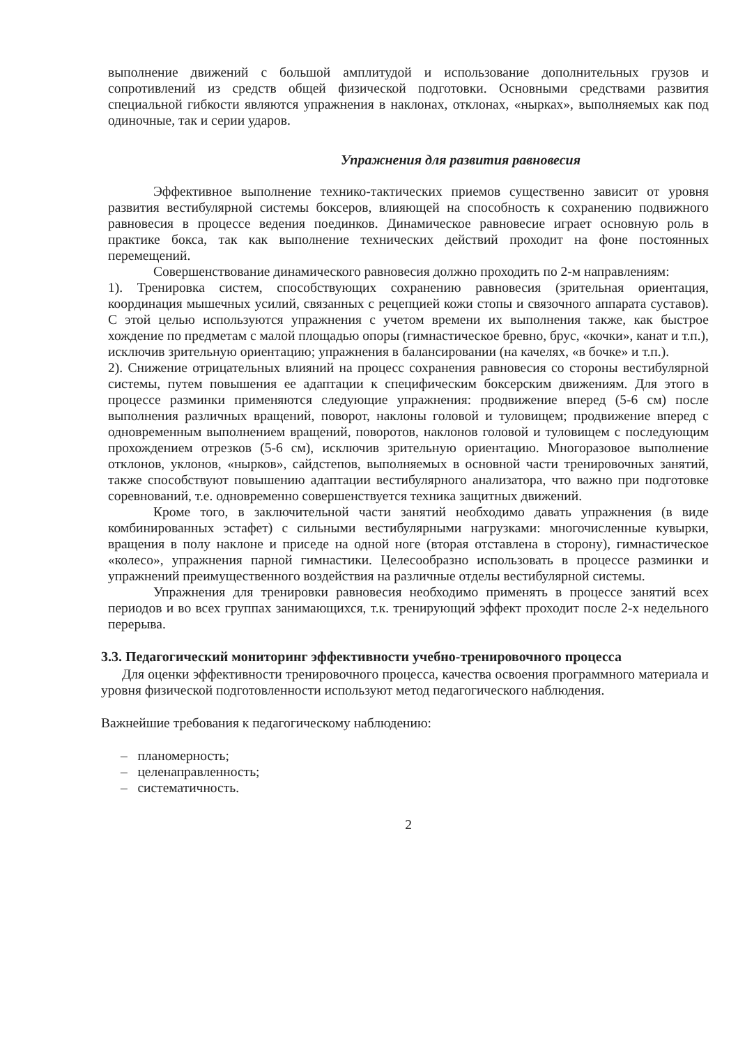выполнение движений с большой амплитудой и использование дополнительных грузов и сопротивлений из средств общей физической подготовки. Основными средствами развития специальной гибкости являются упражнения в наклонах, отклонах, «нырках», выполняемых как под одиночные, так и серии ударов.
Упражнения для развития равновесия
Эффективное выполнение технико-тактических приемов существенно зависит от уровня развития вестибулярной системы боксеров, влияющей на способность к сохранению подвижного равновесия в процессе ведения поединков. Динамическое равновесие играет основную роль в практике бокса, так как выполнение технических действий проходит на фоне постоянных перемещений.
Совершенствование динамического равновесия должно проходить по 2-м направлениям:
1). Тренировка систем, способствующих сохранению равновесия (зрительная ориентация, координация мышечных усилий, связанных с рецепцией кожи стопы и связочного аппарата суставов). С этой целью используются упражнения с учетом времени их выполнения также, как быстрое хождение по предметам с малой площадью опоры (гимнастическое бревно, брус, «кочки», канат и т.п.), исключив зрительную ориентацию; упражнения в балансировании (на качелях, «в бочке» и т.п.).
2). Снижение отрицательных влияний на процесс сохранения равновесия со стороны вестибулярной системы, путем повышения ее адаптации к специфическим боксерским движениям. Для этого в процессе разминки применяются следующие упражнения: продвижение вперед (5-6 см) после выполнения различных вращений, поворот, наклоны головой и туловищем; продвижение вперед с одновременным выполнением вращений, поворотов, наклонов головой и туловищем с последующим прохождением отрезков (5-6 см), исключив зрительную ориентацию. Многоразовое выполнение отклонов, уклонов, «нырков», сайдстепов, выполняемых в основной части тренировочных занятий, также способствуют повышению адаптации вестибулярного анализатора, что важно при подготовке соревнований, т.е. одновременно совершенствуется техника защитных движений.
Кроме того, в заключительной части занятий необходимо давать упражнения (в виде комбинированных эстафет) с сильными вестибулярными нагрузками: многочисленные кувырки, вращения в полу наклоне и приседе на одной ноге (вторая отставлена в сторону), гимнастическое «колесо», упражнения парной гимнастики. Целесообразно использовать в процессе разминки и упражнений преимущественного воздействия на различные отделы вестибулярной системы.
Упражнения для тренировки равновесия необходимо применять в процессе занятий всех периодов и во всех группах занимающихся, т.к. тренирующий эффект проходит после 2-х недельного перерыва.
3.3. Педагогический мониторинг эффективности учебно-тренировочного процесса
Для оценки эффективности тренировочного процесса, качества освоения программного материала и уровня физической подготовленности используют метод педагогического наблюдения.
Важнейшие требования к педагогическому наблюдению:
– планомерность;
– целенаправленность;
– систематичность.
2